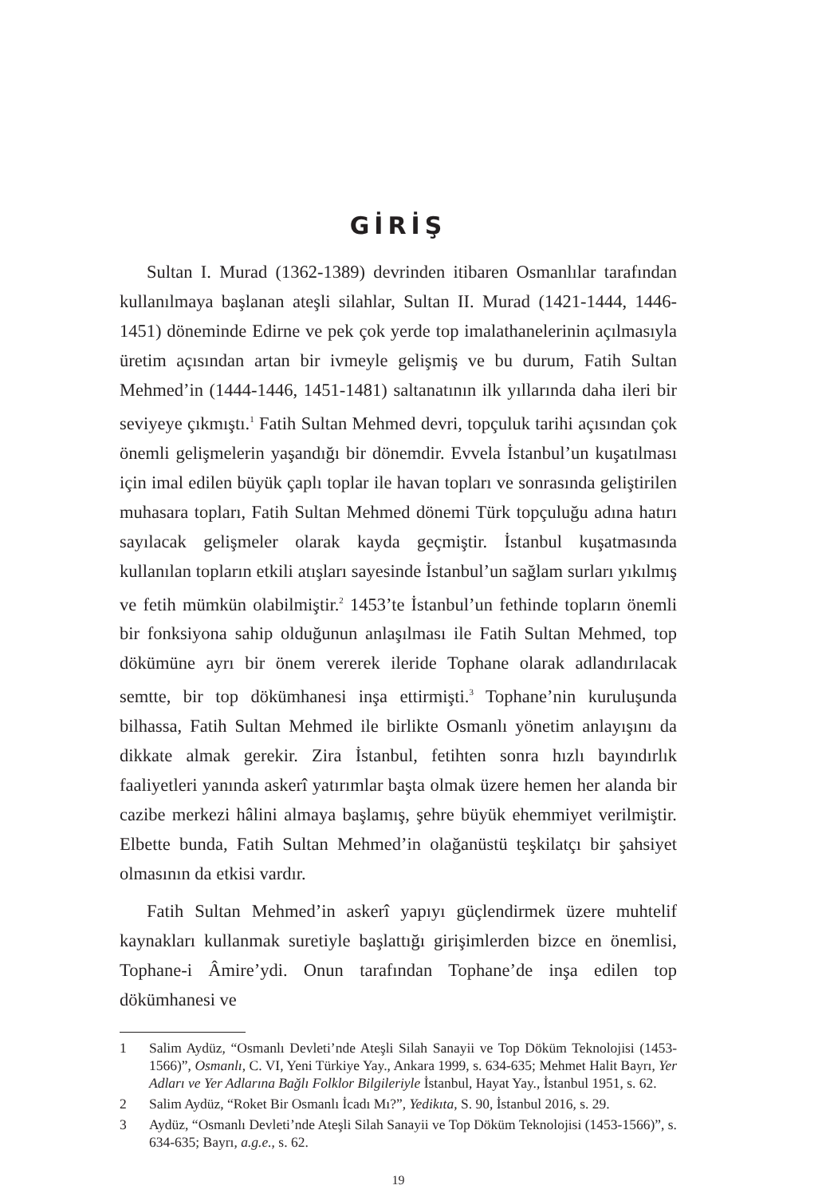GİRİŞ
Sultan I. Murad (1362-1389) devrinden itibaren Osmanlılar tarafından kullanılmaya başlanan ateşli silahlar, Sultan II. Murad (1421-1444, 1446-1451) döneminde Edirne ve pek çok yerde top imalathanelerinin açılmasıyla üretim açısından artan bir ivmeyle gelişmiş ve bu durum, Fatih Sultan Mehmed’in (1444-1446, 1451-1481) saltanatının ilk yıllarında daha ileri bir seviyeye çıkmıştı.<sup>1</sup> Fatih Sultan Mehmed devri, topçuluk tarihi açısından çok önemli gelişmelerin yaşandığı bir dönemdir. Evvela İstanbul’un kuşatılması için imal edilen büyük çaplı toplar ile havan topları ve sonrasında geliştirilen muhasara topları, Fatih Sultan Mehmed dönemi Türk topçuluğu adına hatırı sayılacak gelişmeler olarak kayda geçmiştir. İstanbul kuşatmasında kullanılan topların etkili atışları sayesinde İstanbul’un sağlam surları yıkılmış ve fetih mümkün olabilmiştir.<sup>2</sup> 1453’te İstanbul’un fethinde topların önemli bir fonksiyona sahip olduğunun anlaşılması ile Fatih Sultan Mehmed, top dökümüne ayrı bir önem vererek ileride Tophane olarak adlandırılacak semtte, bir top dökümhanesi inşa ettirmişti.<sup>3</sup> Tophane’nin kuruluşunda bilhassa, Fatih Sultan Mehmed ile birlikte Osmanlı yönetim anlayışını da dikkate almak gerekir. Zira İstanbul, fetihten sonra hızlı bayındırlık faaliyetleri yanında askerî yatırımlar başta olmak üzere hemen her alanda bir cazibe merkezi hâlini almaya başlamış, şehre büyük ehemmiyet verilmiştir. Elbette bunda, Fatih Sultan Mehmed’in olağanüstü teşkilatçı bir şahsiyet olmasının da etkisi vardır.
Fatih Sultan Mehmed’in askerî yapıyı güçlendirmek üzere muhtelif kaynakları kullanmak suretiyle başlattığı girişimlerden bizce en önemlisi, Tophane-i Âmire’ydi. Onun tarafından Tophane’de inşa edilen top dökümhanesi ve
1 Salim Aydüz, “Osmanlı Devleti’nde Ateşli Silah Sanayii ve Top Döküm Teknolojisi (1453-1566)”, Osmanlı, C. VI, Yeni Türkiye Yay., Ankara 1999, s. 634-635; Mehmet Halit Bayrı, Yer Adları ve Yer Adlarına Bağlı Folklor Bilgileriyle İstanbul, Hayat Yay., İstanbul 1951, s. 62.
2 Salim Aydüz, “Roket Bir Osmanlı İcadı Mı?”, Yedikıta, S. 90, İstanbul 2016, s. 29.
3 Aydüz, “Osmanlı Devleti’nde Ateşli Silah Sanayii ve Top Döküm Teknolojisi (1453-1566)”, s. 634-635; Bayrı, a.g.e., s. 62.
19